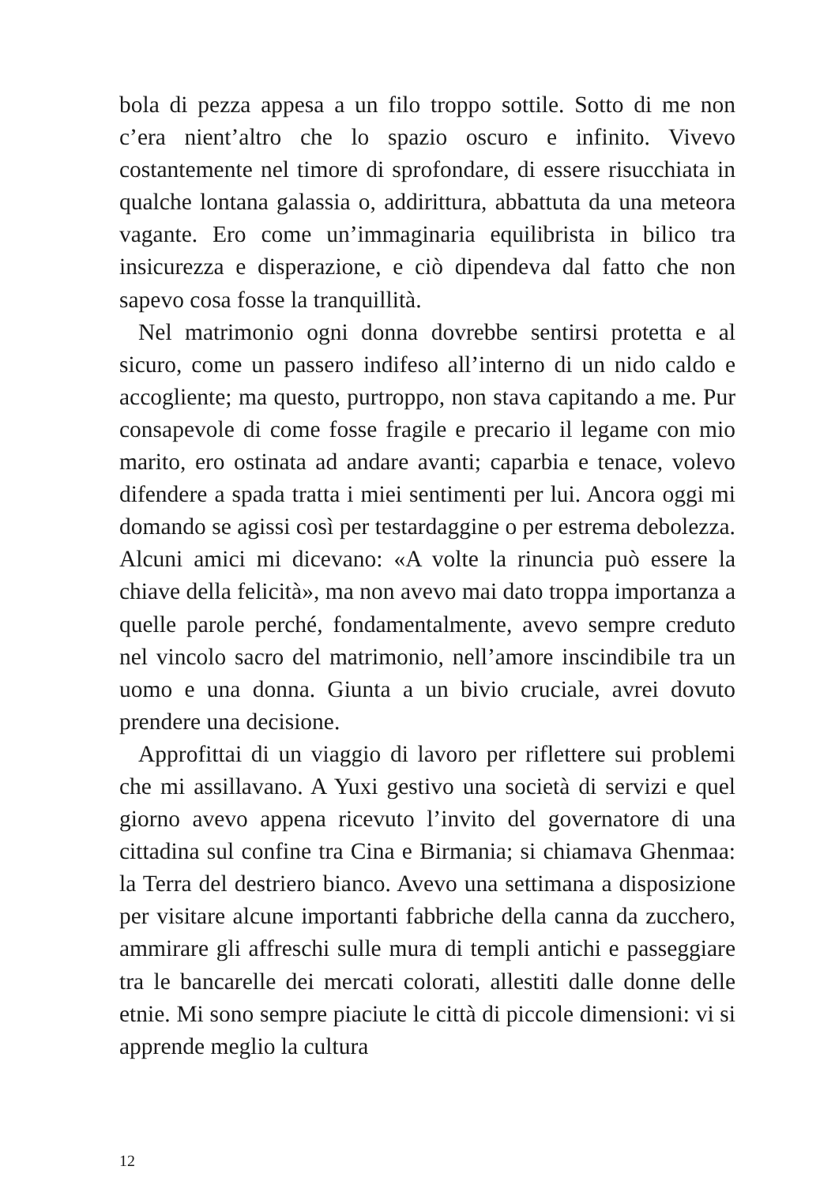bola di pezza appesa a un filo troppo sottile. Sotto di me non c’era nient’altro che lo spazio oscuro e infinito. Vivevo costantemente nel timore di sprofondare, di essere risucchiata in qualche lontana galassia o, addirittura, abbattuta da una meteora vagante. Ero come un’immaginaria equilibrista in bilico tra insicurezza e disperazione, e ciò dipendeva dal fatto che non sapevo cosa fosse la tranquillità.
Nel matrimonio ogni donna dovrebbe sentirsi protetta e al sicuro, come un passero indifeso all’interno di un nido caldo e accogliente; ma questo, purtroppo, non stava capitando a me. Pur consapevole di come fosse fragile e precario il legame con mio marito, ero ostinata ad andare avanti; caparbia e tenace, volevo difendere a spada tratta i miei sentimenti per lui. Ancora oggi mi domando se agissi così per testardaggine o per estrema debolezza. Alcuni amici mi dicevano: «A volte la rinuncia può essere la chiave della felicità», ma non avevo mai dato troppa importanza a quelle parole perché, fondamentalmente, avevo sempre creduto nel vincolo sacro del matrimonio, nell’amore inscindibile tra un uomo e una donna. Giunta a un bivio cruciale, avrei dovuto prendere una decisione.
Approfittai di un viaggio di lavoro per riflettere sui problemi che mi assillavano. A Yuxi gestivo una società di servizi e quel giorno avevo appena ricevuto l’invito del governatore di una cittadina sul confine tra Cina e Birmania; si chiamava Ghenmaa: la Terra del destriero bianco. Avevo una settimana a disposizione per visitare alcune importanti fabbriche della canna da zucchero, ammirare gli affreschi sulle mura di templi antichi e passeggiare tra le bancarelle dei mercati colorati, allestiti dalle donne delle etnie. Mi sono sempre piaciute le città di piccole dimensioni: vi si apprende meglio la cultura
12